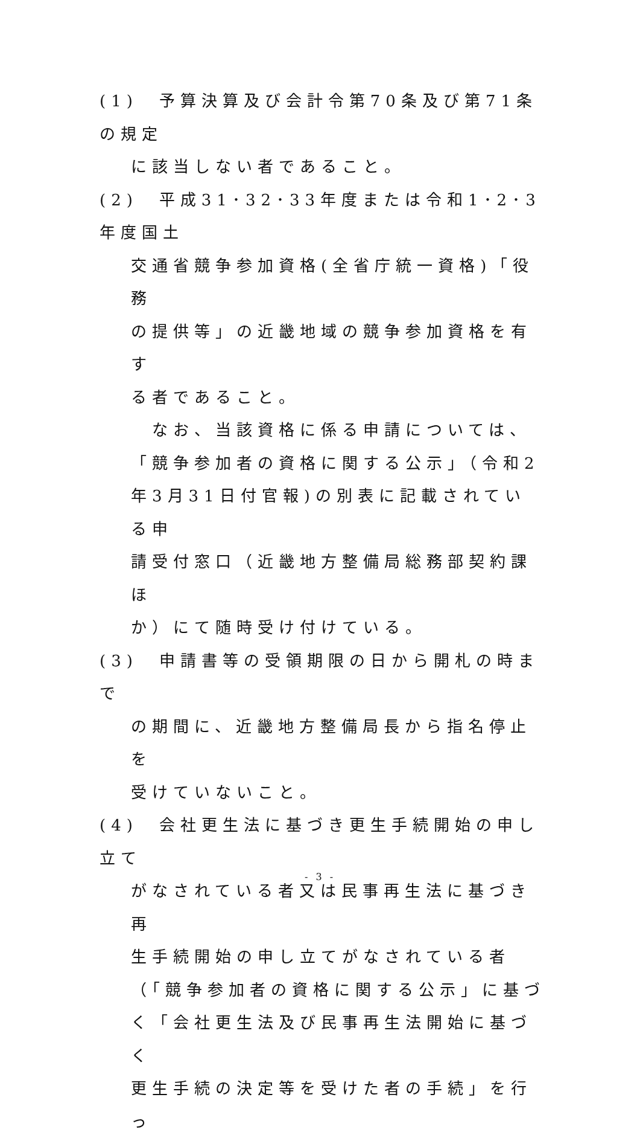(1)　予算決算及び会計令第70条及び第71条の規定
に該当しない者であること。
(2)　平成31･32･33年度または令和1･2･3年度国土
交通省競争参加資格(全省庁統一資格)「役務
の提供等」の近畿地域の競争参加資格を有す
る者であること。
　なお、当該資格に係る申請については、
「競争参加者の資格に関する公示」（令和2
年3月31日付官報)の別表に記載されている申
請受付窓口（近畿地方整備局総務部契約課ほ
か）にて随時受け付けている。
(3)　申請書等の受領期限の日から開札の時まで
の期間に、近畿地方整備局長から指名停止を
受けていないこと。
(4)　会社更生法に基づき更生手続開始の申し立て
がなされている者又は民事再生法に基づき再
生手続開始の申し立てがなされている者
（「競争参加者の資格に関する公示」に基づ
く「会社更生法及び民事再生法開始に基づく
更生手続の決定等を受けた者の手続」を行っ
- 3 -